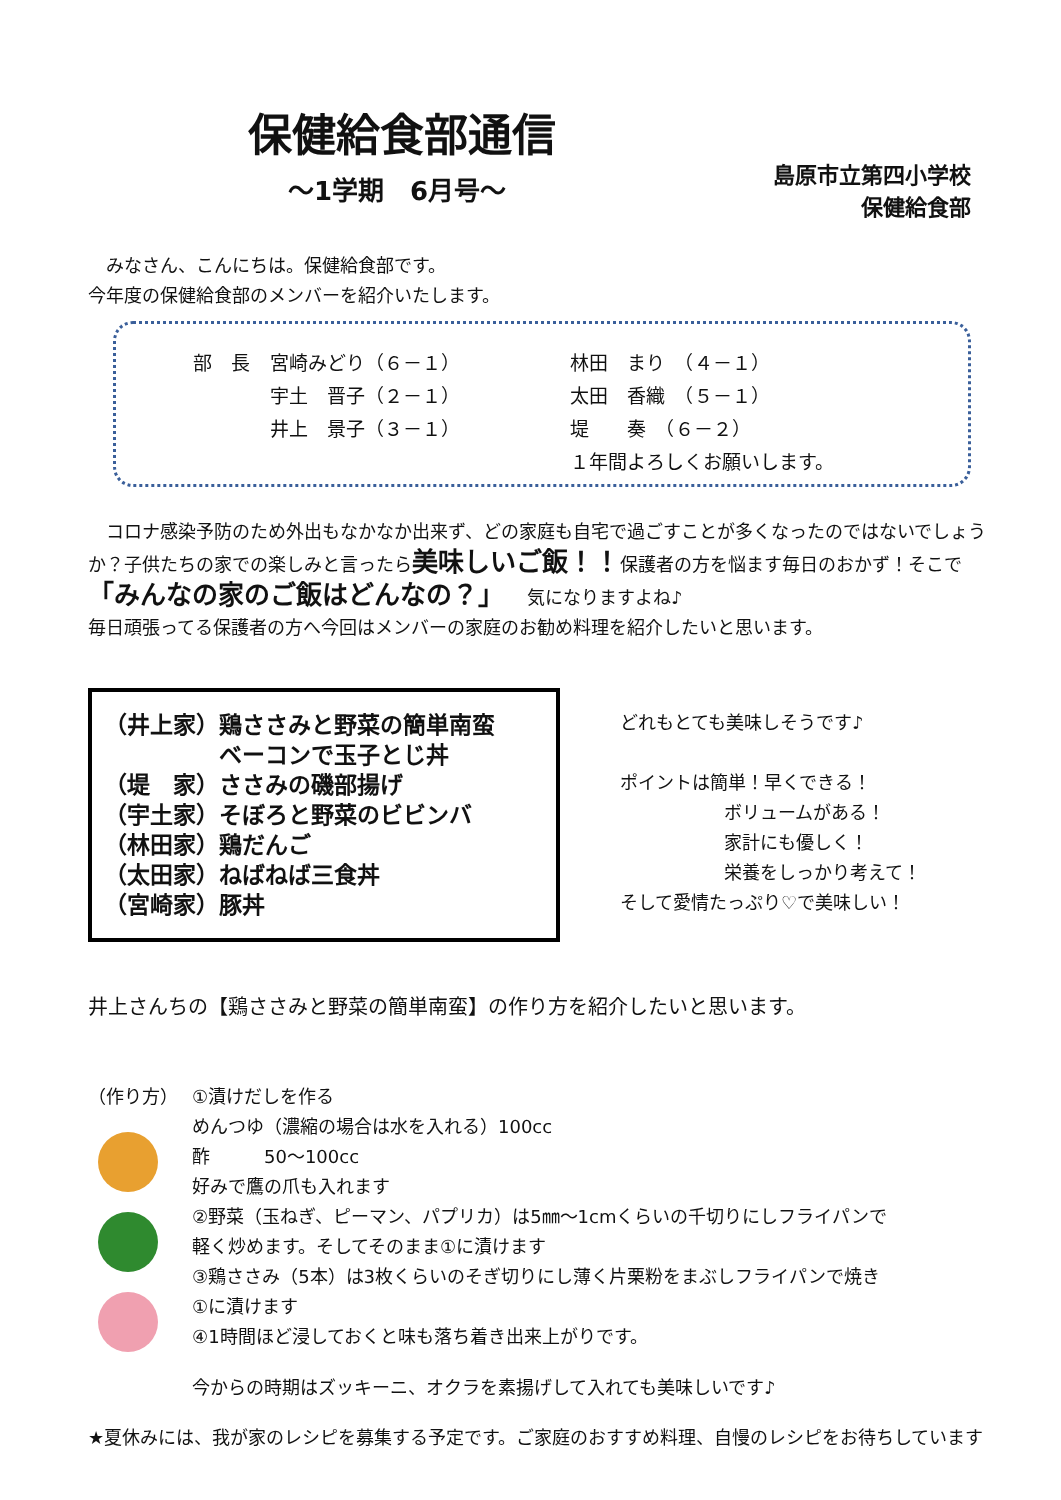保健給食部通信
～1学期　6月号～
島原市立第四小学校
保健給食部　　
　みなさん、こんにちは。保健給食部です。
今年度の保健給食部のメンバーを紹介いたします。
| 部 長 | 宮崎みどり（６－１） | 林田 まり （４－１） |
| | 宇土 晋子（２－１） | 太田 香織 （５－１） |
| | 井上 景子（３－１） | 堤 奏 （６－２） |
| | | １年間よろしくお願いします。 |
　コロナ感染予防のため外出もなかなか出来ず、どの家庭も自宅で過ごすことが多くなったのではないでしょうか？子供たちの家での楽しみと言ったら美味しいご飯！！保護者の方を悩ます毎日のおかず！そこで「みんなの家のご飯はどんなの？」　　気になりますよね♪
毎日頑張ってる保護者の方へ今回はメンバーの家庭のお勧め料理を紹介したいと思います。
（井上家）鶏ささみと野菜の簡単南蛮
　　　　　ベーコンで玉子とじ丼
（堤　家）ささみの磯部揚げ
（宇土家）そぼろと野菜のビビンバ
（林田家）鶏だんご
（太田家）ねばねば三食丼
（宮崎家）豚丼
どれもとても美味しそうです♪
ポイントは簡単！早くできる！
ボリュームがある！
家計にも優しく！
栄養をしっかり考えて！
そして愛情たっぷり♡で美味しい！
井上さんちの【鶏ささみと野菜の簡単南蛮】の作り方を紹介したいと思います。
（作り方） ①漬けだしを作る
めんつゆ（濃縮の場合は水を入れる）100cc
酢　　　50～100cc
好みで鷹の爪も入れます
②野菜（玉ねぎ、ピーマン、パプリカ）は5㎜～1cmくらいの千切りにしフライパンで
軽く炒めます。そしてそのまま①に漬けます
③鶏ささみ（5本）は3枚くらいのそぎ切りにし薄く片栗粉をまぶしフライパンで焼き
①に漬けます
④1時間ほど浸しておくと味も落ち着き出来上がりです。
今からの時期はズッキーニ、オクラを素揚げして入れても美味しいです♪
★夏休みには、我が家のレシピを募集する予定です。ご家庭のおすすめ料理、自慢のレシピをお待ちしています